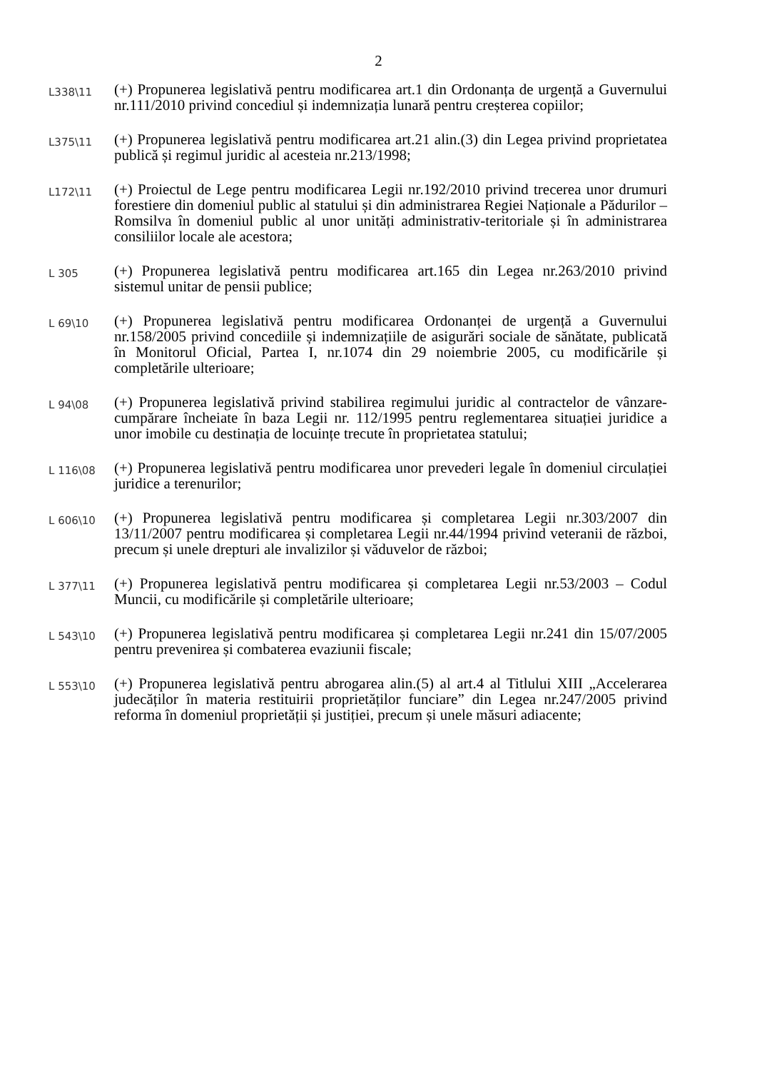2
L338\11
(+) Propunerea legislativă pentru modificarea art.1 din Ordonanța de urgență a Guvernului nr.111/2010 privind concediul și indemnizația lunară pentru creșterea copiilor;
L375\11
(+) Propunerea legislativă pentru modificarea art.21 alin.(3) din Legea privind proprietatea publică și regimul juridic al acesteia nr.213/1998;
L172\11
(+) Proiectul de Lege pentru modificarea Legii nr.192/2010 privind trecerea unor drumuri forestiere din domeniul public al statului și din administrarea Regiei Naționale a Pădurilor – Romsilva în domeniul public al unor unități administrativ-teritoriale și în administrarea consiliilor locale ale acestora;
L 305
(+) Propunerea legislativă pentru modificarea art.165 din Legea nr.263/2010 privind sistemul unitar de pensii publice;
L 69\10
(+) Propunerea legislativă pentru modificarea Ordonanței de urgență a Guvernului nr.158/2005 privind concediile și indemnizațiile de asigurări sociale de sănătate, publicată în Monitorul Oficial, Partea I, nr.1074 din 29 noiembrie 2005, cu modificările și completările ulterioare;
L 94\08
(+) Propunerea legislativă privind stabilirea regimului juridic al contractelor de vânzare-cumpărare încheiate în baza Legii nr. 112/1995 pentru reglementarea situației juridice a unor imobile cu destinația de locuințe trecute în proprietatea statului;
L 116\08
(+) Propunerea legislativă pentru modificarea unor prevederi legale în domeniul circulației juridice a terenurilor;
L 606\10
(+) Propunerea legislativă pentru modificarea și completarea Legii nr.303/2007 din 13/11/2007 pentru modificarea și completarea Legii nr.44/1994 privind veteranii de război, precum și unele drepturi ale invalizilor și văduvelor de război;
L 377\11
(+) Propunerea legislativă pentru modificarea și completarea Legii nr.53/2003 – Codul Muncii, cu modificările și completările ulterioare;
L 543\10
(+) Propunerea legislativă pentru modificarea și completarea Legii nr.241 din 15/07/2005 pentru prevenirea și combaterea evaziunii fiscale;
L 553\10
(+) Propunerea legislativă pentru abrogarea alin.(5) al art.4 al Titlului XIII „Accelerarea judecăților în materia restituirii proprietăților funciare” din Legea nr.247/2005 privind reforma în domeniul proprietății și justiției, precum și unele măsuri adiacente;